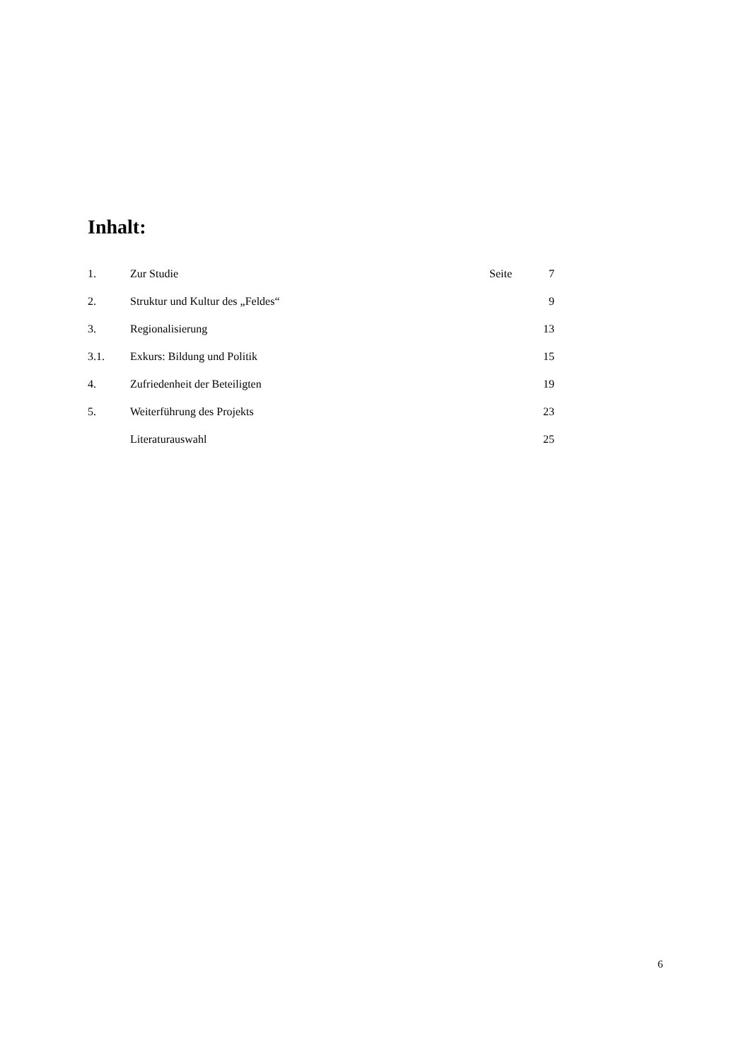Inhalt:
| 1. | Zur Studie | Seite | 7 |
| 2. | Struktur und Kultur des „Feldes“ | | 9 |
| 3. | Regionalisierung | | 13 |
| 3.1. | Exkurs: Bildung und Politik | | 15 |
| 4. | Zufriedenheit der Beteiligten | | 19 |
| 5. | Weiterführung des Projekts | | 23 |
| | Literaturauswahl | | 25 |
6